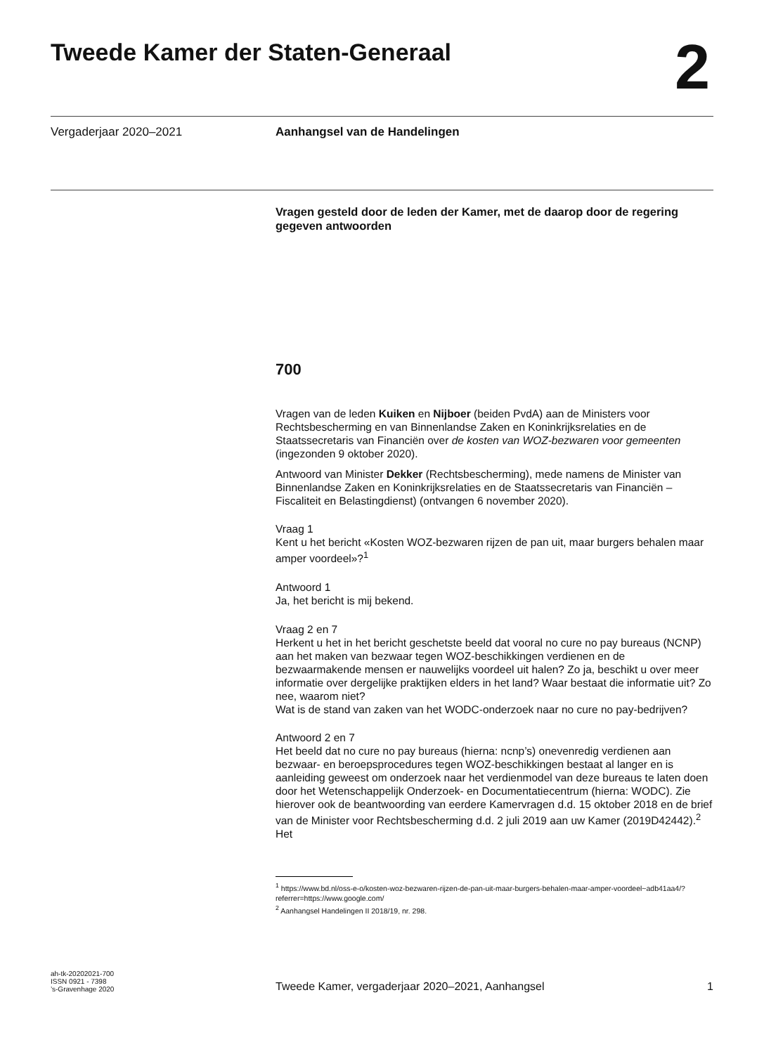Tweede Kamer der Staten-Generaal
2
Vergaderjaar 2020–2021 Aanhangsel van de Handelingen
Vragen gesteld door de leden der Kamer, met de daarop door de regering gegeven antwoorden
700
Vragen van de leden Kuiken en Nijboer (beiden PvdA) aan de Ministers voor Rechtsbescherming en van Binnenlandse Zaken en Koninkrijksrelaties en de Staatssecretaris van Financiën over de kosten van WOZ-bezwaren voor gemeenten (ingezonden 9 oktober 2020).
Antwoord van Minister Dekker (Rechtsbescherming), mede namens de Minister van Binnenlandse Zaken en Koninkrijksrelaties en de Staatssecretaris van Financiën – Fiscaliteit en Belastingdienst) (ontvangen 6 november 2020).
Vraag 1
Kent u het bericht «Kosten WOZ-bezwaren rijzen de pan uit, maar burgers behalen maar amper voordeel»?<sup>1</sup>
Antwoord 1
Ja, het bericht is mij bekend.
Vraag 2 en 7
Herkent u het in het bericht geschetste beeld dat vooral no cure no pay bureaus (NCNP) aan het maken van bezwaar tegen WOZ-beschikkingen verdienen en de bezwaarmakende mensen er nauwelijks voordeel uit halen? Zo ja, beschikt u over meer informatie over dergelijke praktijken elders in het land? Waar bestaat die informatie uit? Zo nee, waarom niet?
Wat is de stand van zaken van het WODC-onderzoek naar no cure no pay-bedrijven?
Antwoord 2 en 7
Het beeld dat no cure no pay bureaus (hierna: ncnp’s) onevenredig verdienen aan bezwaar- en beroepsprocedures tegen WOZ-beschikkingen bestaat al langer en is aanleiding geweest om onderzoek naar het verdienmodel van deze bureaus te laten doen door het Wetenschappelijk Onderzoek- en Documentatiecentrum (hierna: WODC). Zie hierover ook de beantwoording van eerdere Kamervragen d.d. 15 oktober 2018 en de brief van de Minister voor Rechtsbescherming d.d. 2 juli 2019 aan uw Kamer (2019D42442).<sup>2</sup> Het
<sup>1</sup> https://www.bd.nl/oss-e-o/kosten-woz-bezwaren-rijzen-de-pan-uit-maar-burgers-behalen-maar-amper-voordeel~adb41aa4/?referrer=https://www.google.com/
<sup>2</sup> Aanhangsel Handelingen II 2018/19, nr. 298.
ah-tk-20202021-700
ISSN 0921 - 7398
’s-Gravenhage 2020
Tweede Kamer, vergaderjaar 2020–2021, Aanhangsel
1